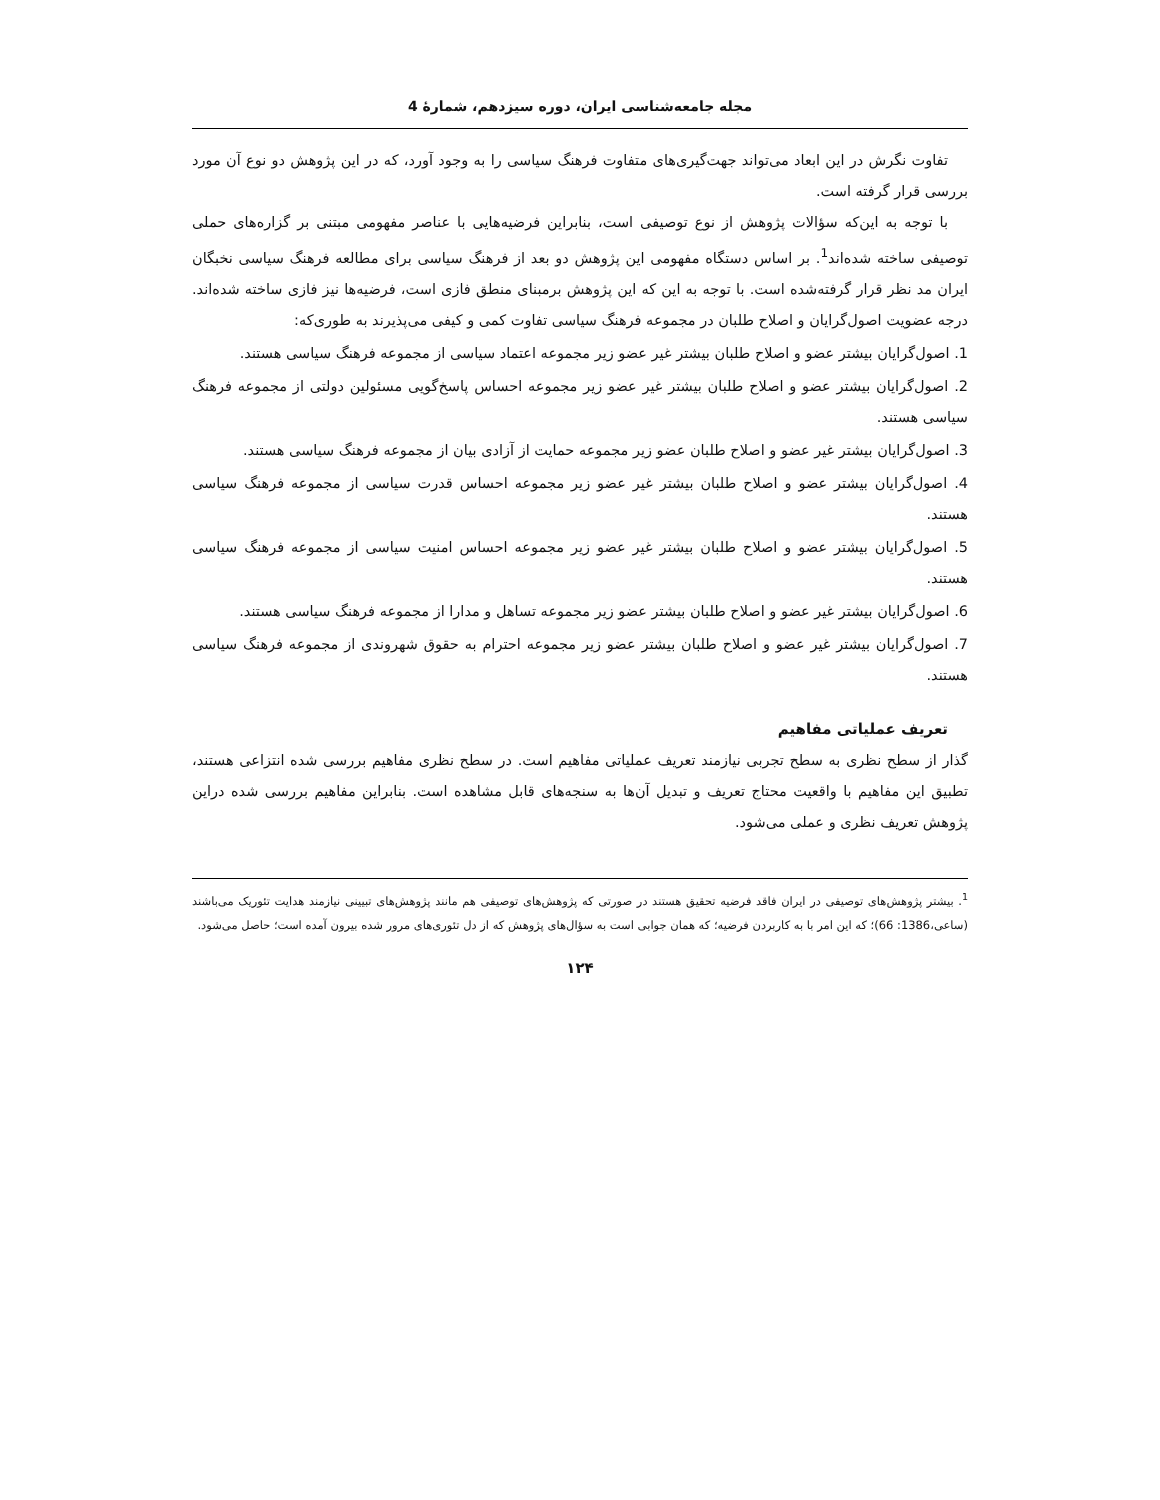مجله جامعه‌شناسی ایران، دوره سیزدهم، شمارۀ 4
تفاوت نگرش در این ابعاد می‌تواند جهت‌گیری‌های متفاوت فرهنگ سیاسی را به وجود آورد، که در این پژوهش دو نوع آن مورد بررسی قرار گرفته است.
با توجه به این‌که سؤالات پژوهش از نوع توصیفی است، بنابراین فرضیه‌هایی با عناصر مفهومی مبتنی بر گزاره‌های حملی توصیفی ساخته شده‌اند<sup>1</sup>. بر اساس دستگاه مفهومی این پژوهش دو بعد از فرهنگ سیاسی برای مطالعه فرهنگ سیاسی نخبگان ایران مد نظر قرار گرفته‌شده است. با توجه به این که این پژوهش برمبنای منطق فازی است، فرضیه‌ها نیز فازی ساخته شده‌اند. درجه عضویت اصول‌گرایان و اصلاح طلبان در مجموعه فرهنگ سیاسی تفاوت کمی و کیفی می‌پذیرند به طوری‌که:
1. اصول‌گرایان بیشتر عضو و اصلاح طلبان بیشتر غیر عضو زیر مجموعه اعتماد سیاسی از مجموعه فرهنگ سیاسی هستند.
2. اصول‌گرایان بیشتر عضو و اصلاح طلبان بیشتر غیر عضو زیر مجموعه احساس پاسخ‌گویی مسئولین دولتی از مجموعه فرهنگ سیاسی هستند.
3. اصول‌گرایان بیشتر غیر عضو و اصلاح طلبان عضو زیر مجموعه حمایت از آزادی بیان از مجموعه فرهنگ سیاسی هستند.
4. اصول‌گرایان بیشتر عضو و اصلاح طلبان بیشتر غیر عضو زیر مجموعه احساس قدرت سیاسی از مجموعه فرهنگ سیاسی هستند.
5. اصول‌گرایان بیشتر عضو و اصلاح طلبان بیشتر غیر عضو زیر مجموعه احساس امنیت سیاسی از مجموعه فرهنگ سیاسی هستند.
6. اصول‌گرایان بیشتر غیر عضو و اصلاح طلبان بیشتر عضو زیر مجموعه تساهل و مدارا از مجموعه فرهنگ سیاسی هستند.
7. اصول‌گرایان بیشتر غیر عضو و اصلاح طلبان بیشتر عضو زیر مجموعه احترام به حقوق شهروندی از مجموعه فرهنگ سیاسی هستند.
تعریف عملیاتی مفاهیم
گذار از سطح نظری به سطح تجربی نیازمند تعریف عملیاتی مفاهیم است. در سطح نظری مفاهیم بررسی شده انتزاعی هستند، تطبیق این مفاهیم با واقعیت محتاج تعریف و تبدیل آن‌ها به سنجه‌های قابل مشاهده است. بنابراین مفاهیم بررسی شده دراین پژوهش تعریف نظری و عملی می‌شود.
<sup>1</sup>. بیشتر پژوهش‌های توصیفی در ایران فاقد فرضیه تحقیق هستند در صورتی که پژوهش‌های توصیفی هم مانند پژوهش‌های تبیینی نیازمند هدایت تئوریک می‌باشند (ساعی،1386: 66)؛ که این امر با به کاربردن فرضیه؛ که همان جوابی است به سؤال‌های پژوهش که از دل تئوری‌های مرور شده بیرون آمده است؛ حاصل می‌شود.
۱۲۴